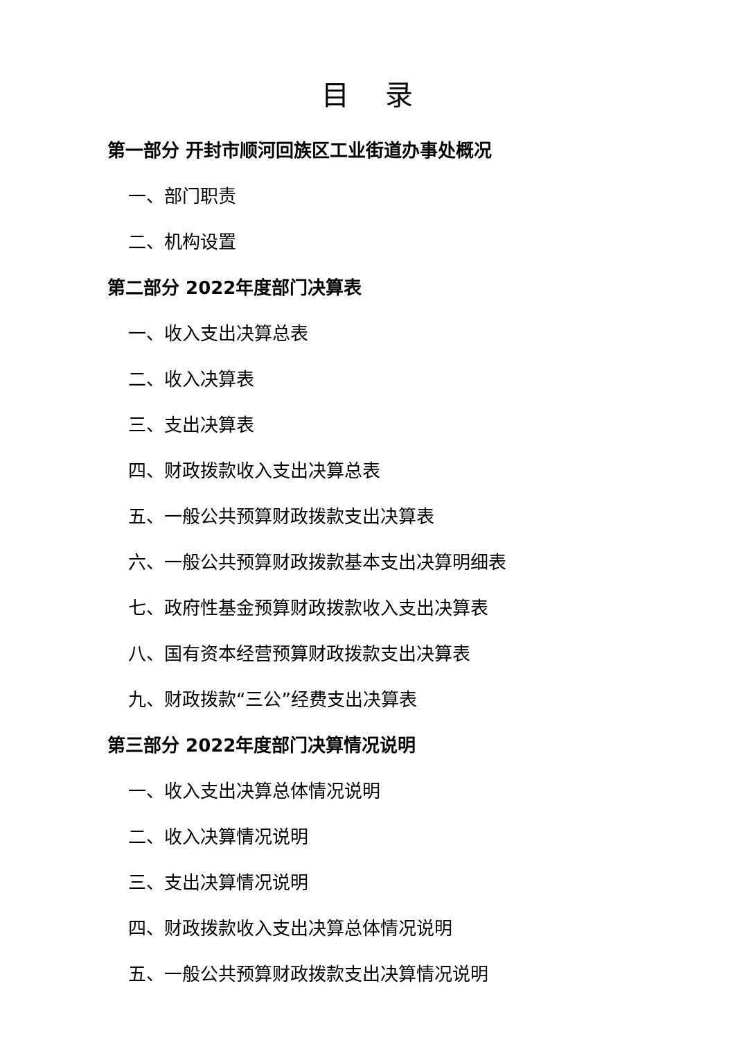目 录
第一部分 开封市顺河回族区工业街道办事处概况
一、部门职责
二、机构设置
第二部分 2022年度部门决算表
一、收入支出决算总表
二、收入决算表
三、支出决算表
四、财政拨款收入支出决算总表
五、一般公共预算财政拨款支出决算表
六、一般公共预算财政拨款基本支出决算明细表
七、政府性基金预算财政拨款收入支出决算表
八、国有资本经营预算财政拨款支出决算表
九、财政拨款“三公”经费支出决算表
第三部分 2022年度部门决算情况说明
一、收入支出决算总体情况说明
二、收入决算情况说明
三、支出决算情况说明
四、财政拨款收入支出决算总体情况说明
五、一般公共预算财政拨款支出决算情况说明